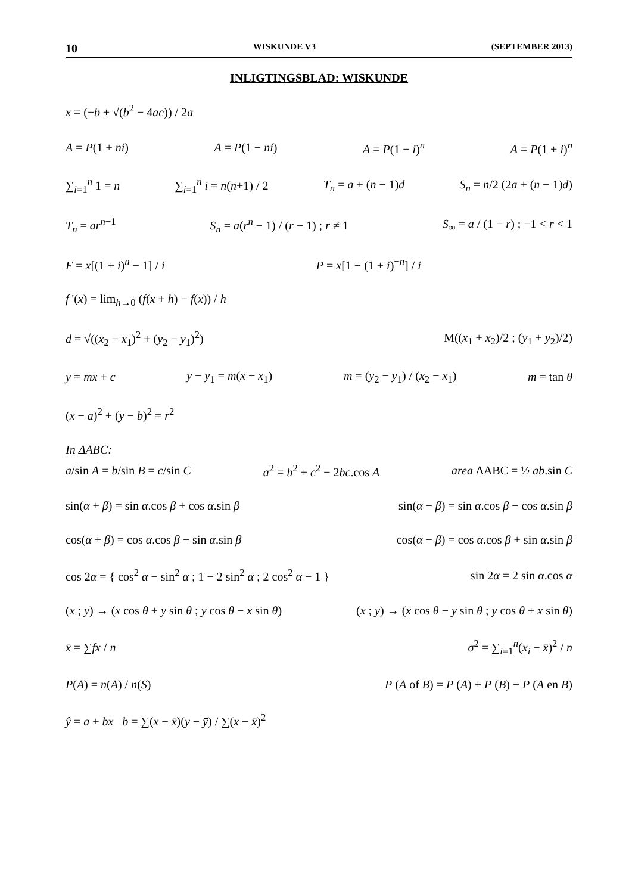10 WISKUNDE V3 (SEPTEMBER 2013)
INLIGTINGSBLAD: WISKUNDE
x = (−b ± √(b<sup>2</sup> − 4ac)) / 2a
A = P(1 + ni) A = P(1 − ni) A = P(1 − i)<sup>n</sup> A = P(1 + i)<sup>n</sup>
∑<sub>i=1</sub><sup>n</sup> 1 = n ∑<sub>i=1</sub><sup>n</sup> i = n(n+1) / 2 T<sub>n</sub> = a + (n − 1)d S<sub>n</sub> = n/2 (2a + (n − 1)d)
T<sub>n</sub> = ar<sup>n−1</sup> S<sub>n</sub> = a(r<sup>n</sup> − 1) / (r − 1) ; r ≠ 1 S<sub>∞</sub> = a / (1 − r) ; −1 < r < 1
F = x[(1 + i)<sup>n</sup> − 1] / i P = x[1 − (1 + i)<sup>−n</sup>] / i
f '(x) = lim<sub>h→0</sub> (f(x + h) − f(x)) / h
d = √((x<sub>2</sub> − x<sub>1</sub>)<sup>2</sup> + (y<sub>2</sub> − y<sub>1</sub>)<sup>2</sup>) M((x<sub>1</sub> + x<sub>2</sub>)/2 ; (y<sub>1</sub> + y<sub>2</sub>)/2)
y = mx + c y − y<sub>1</sub> = m(x − x<sub>1</sub>) m = (y<sub>2</sub> − y<sub>1</sub>) / (x<sub>2</sub> − x<sub>1</sub>) m = tan θ
(x − a)<sup>2</sup> + (y − b)<sup>2</sup> = r<sup>2</sup>
In ΔABC:
a/sin A = b/sin B = c/sin C a<sup>2</sup> = b<sup>2</sup> + c<sup>2</sup> − 2bc.cos A area ΔABC = ½ ab.sin C
sin(α + β) = sin α.cos β + cos α.sin β sin(α − β) = sin α.cos β − cos α.sin β
cos(α + β) = cos α.cos β − sin α.sin β cos(α − β) = cos α.cos β + sin α.sin β
cos 2α = { cos<sup>2</sup> α − sin<sup>2</sup> α ; 1 − 2 sin<sup>2</sup> α ; 2 cos<sup>2</sup> α − 1 } sin 2α = 2 sin α.cos α
(x ; y) → (x cos θ + y sin θ ; y cos θ − x sin θ) (x ; y) → (x cos θ − y sin θ ; y cos θ + x sin θ)
x̄ = ∑fx / n σ<sup>2</sup> = ∑<sub>i=1</sub><sup>n</sup>(x<sub>i</sub> − x̄)<sup>2</sup> / n
P(A) = n(A) / n(S) P (A of B) = P (A) + P (B) − P (A en B)
ŷ = a + bx b = ∑(x − x̄)(y − ȳ) / ∑(x − x̄)<sup>2</sup>